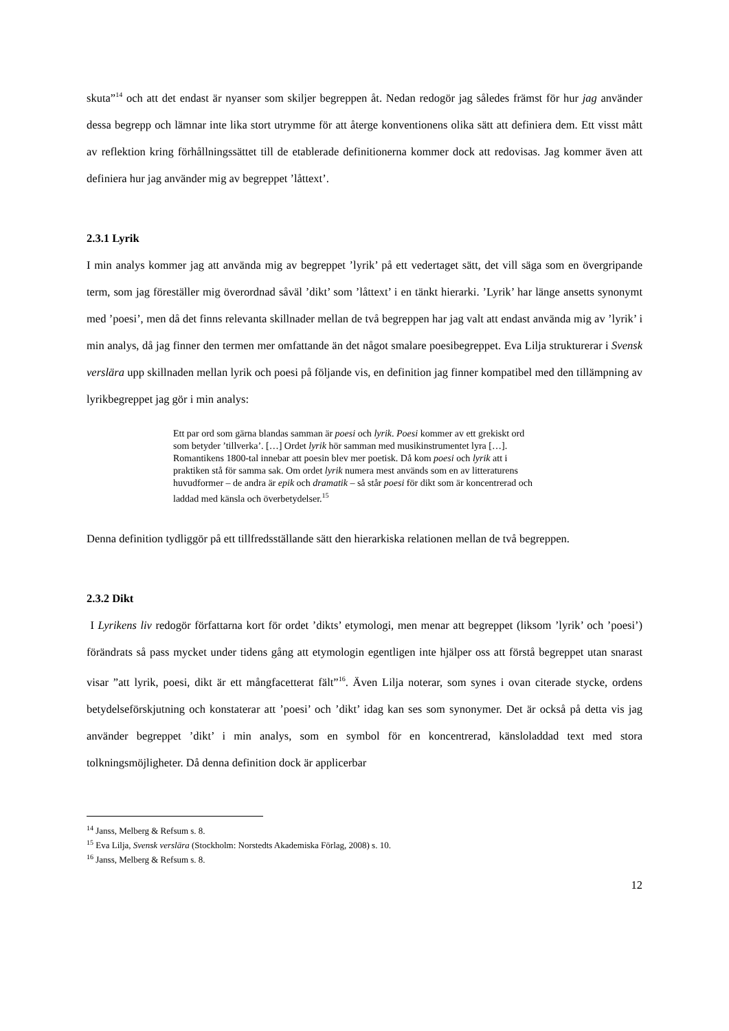skuta”<sup>14</sup> och att det endast är nyanser som skiljer begreppen åt. Nedan redogör jag således främst för hur jag använder dessa begrepp och lämnar inte lika stort utrymme för att återge konventionens olika sätt att definiera dem. Ett visst mått av reflektion kring förhållningssättet till de etablerade definitionerna kommer dock att redovisas. Jag kommer även att definiera hur jag använder mig av begreppet ’låttext’.
2.3.1 Lyrik
I min analys kommer jag att använda mig av begreppet ’lyrik’ på ett vedertaget sätt, det vill säga som en övergripande term, som jag föreställer mig överordnad såväl ’dikt’ som ’låttext’ i en tänkt hierarki. ’Lyrik’ har länge ansetts synonymt med ’poesi’, men då det finns relevanta skillnader mellan de två begreppen har jag valt att endast använda mig av ’lyrik’ i min analys, då jag finner den termen mer omfattande än det något smalare poesibegreppet. Eva Lilja strukturerar i Svensk verslära upp skillnaden mellan lyrik och poesi på följande vis, en definition jag finner kompatibel med den tillämpning av lyrikbegreppet jag gör i min analys:
Ett par ord som gärna blandas samman är poesi och lyrik. Poesi kommer av ett grekiskt ord som betyder ’tillverka’. […] Ordet lyrik hör samman med musikinstrumentet lyra […]. Romantikens 1800-tal innebar att poesin blev mer poetisk. Då kom poesi och lyrik att i praktiken stå för samma sak. Om ordet lyrik numera mest används som en av litteraturens huvudformer – de andra är epik och dramatik – så står poesi för dikt som är koncentrerad och laddad med känsla och överbetydelser.<sup>15</sup>
Denna definition tydliggör på ett tillfredsställande sätt den hierarkiska relationen mellan de två begreppen.
2.3.2 Dikt
I Lyrikens liv redogör författarna kort för ordet ’dikts’ etymologi, men menar att begreppet (liksom ’lyrik’ och ’poesi’) förändrats så pass mycket under tidens gång att etymologin egentligen inte hjälper oss att förstå begreppet utan snarast visar ”att lyrik, poesi, dikt är ett mångfacetterat fält”<sup>16</sup>. Även Lilja noterar, som synes i ovan citerade stycke, ordens betydelseförskjutning och konstaterar att ’poesi’ och ’dikt’ idag kan ses som synonymer. Det är också på detta vis jag använder begreppet ’dikt’ i min analys, som en symbol för en koncentrerad, känsloladdad text med stora tolkningsmöjligheter. Då denna definition dock är applicerbar
<sup>14</sup> Janss, Melberg & Refsum s. 8.
<sup>15</sup> Eva Lilja, Svensk verslära (Stockholm: Norstedts Akademiska Förlag, 2008) s. 10.
<sup>16</sup> Janss, Melberg & Refsum s. 8.
12